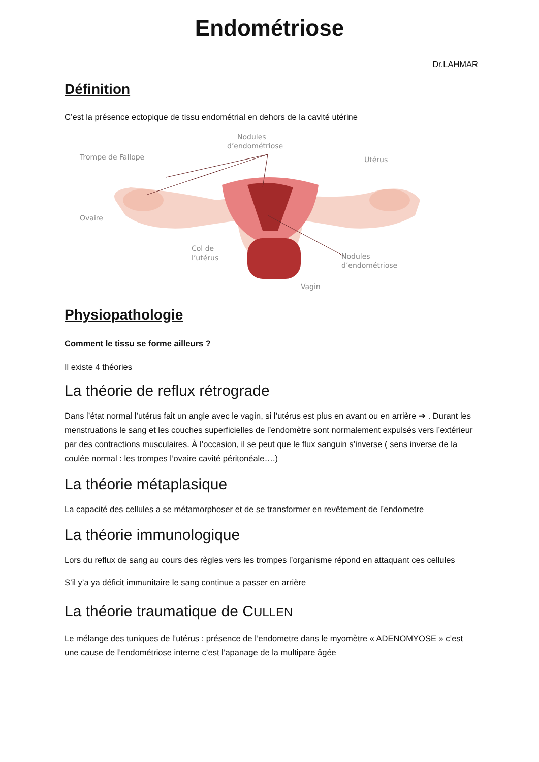Endométriose
Dr.LAHMAR
Définition
C’est la présence ectopique de tissu endométrial en dehors de la cavité utérine
Nodules
d’endométriose
Trompe de Fallope
Utérus
Ovaire
Col de
l’utérus
Nodules
d’endométriose
Vagin
Physiopathologie
Comment le tissu se forme ailleurs ?
Il existe 4 théories
La théorie de reflux rétrograde
Dans l’état normal l’utérus fait un angle avec le vagin, si l’utérus est plus en avant ou en arrière ➔ . Durant les menstruations le sang et les couches superficielles de l’endomètre sont normalement expulsés vers l’extérieur par des contractions musculaires. À l’occasion, il se peut que le flux sanguin s’inverse ( sens inverse de la coulée normal : les trompes l’ovaire cavité péritonéale….)
La théorie métaplasique
La capacité des cellules a se métamorphoser et de se transformer en revêtement de l’endometre
La théorie immunologique
Lors du reflux de sang au cours des règles vers les trompes l’organisme répond en attaquant ces cellules
S’il y’a ya déficit immunitaire le sang continue a passer en arrière
La théorie traumatique de CULLEN
Le mélange des tuniques de l’utérus : présence de l’endometre dans le myomètre « ADENOMYOSE » c’est une cause de l’endométriose interne c’est l’apanage de la multipare âgée